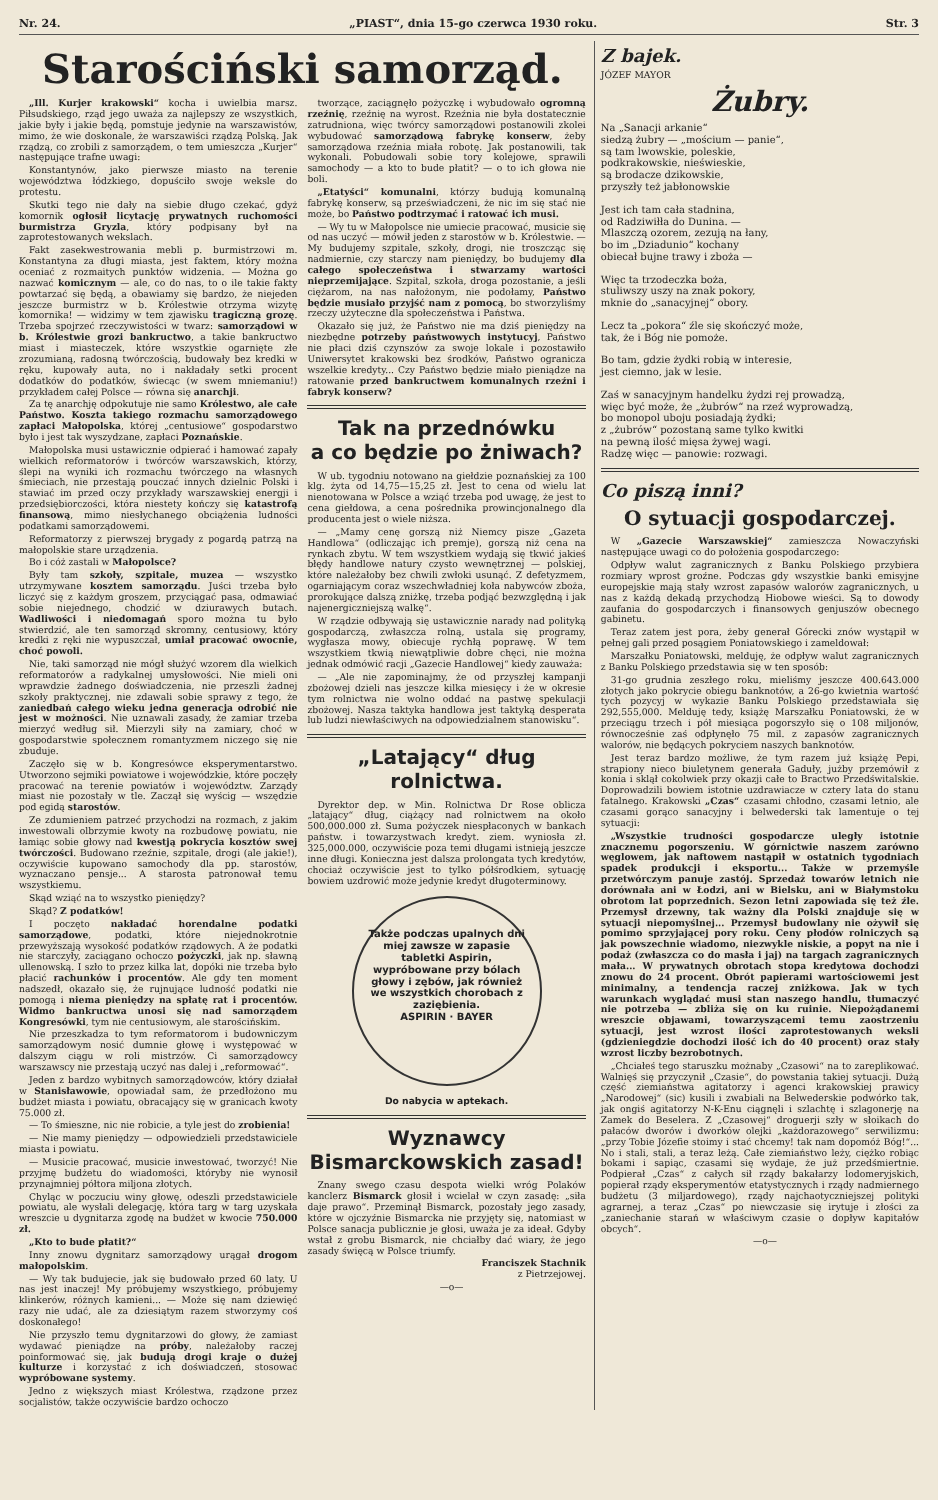Nr. 24. „PIAST“, dnia 15-go czerwca 1930 roku. Str. 3
Starościński samorząd.
„Ill. Kurjer krakowski“ kocha i uwielbia marsz. Piłsudskiego, rząd jego uważa za najlepszy ze wszystkich, jakie były i jakie będą, pomstuje jedynie na warszawistów, mimo, że wie doskonale, że warszawiści rządzą Polską. Jak rządzą, co zrobili z samorządem, o tem umieszcza „Kurjer“ następujące trafne uwagi:
Konstantynów, jako pierwsze miasto na terenie województwa łódzkiego, dopuściło swoje weksle do protestu.
Skutki tego nie dały na siebie długo czekać, gdyż komornik ogłosił licytację prywatnych ruchomości burmistrza Gryzla, który podpisany był na zaprotestowanych wekslach.
Fakt zasekwestrowania mebli p. burmistrzowi m. Konstantyna za długi miasta, jest faktem, który można oceniać z rozmaitych punktów widzenia. — Można go nazwać komicznym — ale, co do nas, to o ile takie fakty powtarzać się będą, a obawiamy się bardzo, że niejeden jeszcze burmistrz w b. Królestwie otrzyma wizytę komornika! — widzimy w tem zjawisku tragiczną grozę. Trzeba spojrzeć rzeczywistości w twarz: samorządowi w b. Królestwie grozi bankructwo, a takie bankructwo miast i miasteczek, które wszystkie ogarnięte złe zrozumianą, radosną twórczością, budowały bez kredki w ręku, kupowały auta, no i nakładały setki procent dodatków do podatków, świecąc (w swem mniemaniu!) przykładem całej Polsce — równa się anarchji.
Za tę anarchję odpokutuje nie samo Królestwo, ale całe Państwo. Koszta takiego rozmachu samorządowego zapłaci Małopolska, której „centusiowe“ gospodarstwo było i jest tak wyszydzane, zapłaci Poznańskie.
Małopolska musi ustawicznie odpierać i hamować zapały wielkich reformatorów i twórców warszawskich, którzy, ślepi na wyniki ich rozmachu twórczego na własnych śmieciach, nie przestają pouczać innych dzielnic Polski i stawiać im przed oczy przykłady warszawskiej energji i przedsiębiorczości, która niestety kończy się katastrofą finansową, mimo niesłychanego obciążenia ludności podatkami samorządowemi.
Reformatorzy z pierwszej brygady z pogardą patrzą na małopolskie stare urządzenia.
Bo i cóż zastali w Małopolsce?
Były tam szkoły, szpitale, muzea — wszystko utrzymywane kosztem samorządu. Juści trzeba było liczyć się z każdym groszem, przyciągać pasa, odmawiać sobie niejednego, chodzić w dziurawych butach. Wadliwości i niedomagań sporo można tu było stwierdzić, ale ten samorząd skromny, centusiowy, który kredki z ręki nie wypuszczał, umiał pracować owocnie, choć powoli.
Nie, taki samorząd nie mógł służyć wzorem dla wielkich reformatorów a radykalnej umysłowości. Nie mieli oni wprawdzie żadnego doświadczenia, nie przeszli żadnej szkoły praktycznej, nie zdawali sobie sprawy z tego, że zaniedbań całego wieku jedna generacja odrobić nie jest w możności. Nie uznawali zasady, że zamiar trzeba mierzyć według sił. Mierzyli siły na zamiary, choć w gospodarstwie społecznem romantyzmem niczego się nie zbuduje.
Zaczęło się w b. Kongresówce eksperymentarstwo. Utworzono sejmiki powiatowe i wojewódzkie, które poczęły pracować na terenie powiatów i województw. Zarządy miast nie pozostały w tle. Zaczął się wyścig — wszędzie pod egidą starostów.
Ze zdumieniem patrzeć przychodzi na rozmach, z jakim inwestowali olbrzymie kwoty na rozbudowę powiatu, nie łamiąc sobie głowy nad kwestją pokrycia kosztów swej twórczości. Budowano rzeźnie, szpitale, drogi (ale jakie!), oczywiście kupowano samochody dla pp. starostów, wyznaczano pensje... A starosta patronował temu wszystkiemu.
Skąd wziąć na to wszystko pieniędzy?
Skąd? Z podatków!
I poczęto nakładać horendalne podatki samorządowe, podatki, które niejednokrotnie przewyższają wysokość podatków rządowych. A że podatki nie starczyły, zaciągano ochoczo pożyczki, jak np. sławną ullenowską. I szło to przez kilka lat, dopóki nie trzeba było płacić rachunków i procentów. Ale gdy ten moment nadszedł, okazało się, że rujnujące ludność podatki nie pomogą i niema pieniędzy na spłatę rat i procentów. Widmo bankructwa unosi się nad samorządem Kongresówki, tym nie centusiowym, ale starościńskim.
Nie przeszkadza to tym reformatorom i budowniczym samorządowym nosić dumnie głowę i występować w dalszym ciągu w roli mistrzów. Ci samorządowcy warszawscy nie przestają uczyć nas dalej i „reformować“.
Jeden z bardzo wybitnych samorządowców, który działał w Stanisławowie, opowiadał sam, że przedłożono mu budżet miasta i powiatu, obracający się w granicach kwoty 75.000 zł.
— To śmieszne, nic nie robicie, a tyle jest do zrobienia!
— Nie mamy pieniędzy — odpowiedzieli przedstawiciele miasta i powiatu.
— Musicie pracować, musicie inwestować, tworzyć! Nie przyjmę budżetu do wiadomości, któryby nie wynosił przynajmniej półtora miljona złotych.
Chyląc w poczuciu winy głowę, odeszli przedstawiciele powiatu, ale wysłali delegację, która targ w targ uzyskała wreszcie u dygnitarza zgodę na budżet w kwocie 750.000 zł.
„Kto to bude płatit?“
Inny znowu dygnitarz samorządowy urągał drogom małopolskim.
— Wy tak budujecie, jak się budowało przed 60 laty. U nas jest inaczej! My próbujemy wszystkiego, próbujemy klinkerów, różnych kamieni... — Może się nam dziewięć razy nie udać, ale za dziesiątym razem stworzymy coś doskonałego!
Nie przyszło temu dygnitarzowi do głowy, że zamiast wydawać pieniądze na próby, należałoby raczej poinformować się, jak budują drogi kraje o dużej kulturze i korzystać z ich doświadczeń, stosować wypróbowane systemy.
Jedno z większych miast Królestwa, rządzone przez socjalistów, także oczywiście bardzo ochoczo
tworzące, zaciągnęło pożyczkę i wybudowało ogromną rzeźnię, rzeźnię na wyrost. Rzeźnia nie była dostatecznie zatrudniona, więc twórcy samorządowi postanowili zkolei wybudować samorządową fabrykę konserw, żeby samorządowa rzeźnia miała robotę. Jak postanowili, tak wykonali. Pobudowali sobie tory kolejowe, sprawili samochody — a kto to bude płatit? — o to ich głowa nie boli.
„Etatyści“ komunalni, którzy budują komunalną fabrykę konserw, są przeświadczeni, że nic im się stać nie może, bo Państwo podtrzymać i ratować ich musi.
— Wy tu w Małopolsce nie umiecie pracować, musicie się od nas uczyć — mówił jeden z starostów w b. Królestwie. — My budujemy szpitale, szkoły, drogi, nie troszcząc się nadmiernie, czy starczy nam pieniędzy, bo budujemy dla całego społeczeństwa i stwarzamy wartości nieprzemijające. Szpital, szkoła, droga pozostanie, a jeśli ciężarom, na nas nałożonym, nie podołamy, Państwo będzie musiało przyjść nam z pomocą, bo stworzyliśmy rzeczy użyteczne dla społeczeństwa i Państwa.
Okazało się już, że Państwo nie ma dziś pieniędzy na niezbędne potrzeby państwowych instytucyj, Państwo nie płaci dziś czynszów za swoje lokale i pozostawiło Uniwersytet krakowski bez środków, Państwo ogranicza wszelkie kredyty... Czy Państwo będzie miało pieniądze na ratowanie przed bankructwem komunalnych rzeźni i fabryk konserw?
Tak na przednówku
a co będzie po żniwach?
W ub. tygodniu notowano na giełdzie poznańskiej za 100 klg. żyta od 14,75—15,25 zł. Jest to cena od wielu lat nienotowana w Polsce a wziąć trzeba pod uwagę, że jest to cena giełdowa, a cena pośrednika prowincjonalnego dla producenta jest o wiele niższa.
— „Mamy cenę gorszą niż Niemcy pisze „Gazeta Handlowa“ (odliczając ich premje), gorszą niż cena na rynkach zbytu. W tem wszystkiem wydają się tkwić jakieś błędy handlowe natury czysto wewnętrznej — polskiej, które należałoby bez chwili zwłoki usunąć. Z defetyzmem, ogarniającym coraz wszechwładniej koła nabywców zboża, prorokujące dalszą zniżkę, trzeba podjąć bezwzględną i jak najenergiczniejszą walkę“.
W rządzie odbywają się ustawicznie narady nad polityką gospodarczą, zwłaszcza rolną, ustala się programy, wygłasza mowy, obiecuje rychłą poprawę. W tem wszystkiem tkwią niewątpliwie dobre chęci, nie można jednak odmówić racji „Gazecie Handlowej“ kiedy zauważa:
— „Ale nie zapominajmy, że od przyszłej kampanji zbożowej dzieli nas jeszcze kilka miesięcy i że w okresie tym rolnictwa nie wolno oddać na pastwę spekulacji zbożowej. Nasza taktyka handlowa jest taktyką desperata lub ludzi niewłaściwych na odpowiedzialnem stanowisku“.
„Latający“ dług rolnictwa.
Dyrektor dep. w Min. Rolnictwa Dr Rose oblicza „latający“ dług, ciążący nad rolnictwem na około 500,000.000 zł. Suma pożyczek niespłaconych w bankach państw. i towarzystwach kredyt. ziem. wyniosła zł. 325,000.000, oczywiście poza temi długami istnieją jeszcze inne długi. Konieczna jest dalsza prolongata tych kredytów, chociaż oczywiście jest to tylko półśrodkiem, sytuację bowiem uzdrowić może jedynie kredyt długoterminowy.
Także podczas upalnych dni miej zawsze w zapasie tabletki Aspirin, wypróbowane przy bólach głowy i zębów, jak również we wszystkich chorobach z zaziębienia.
ASPIRIN · BAYER
Do nabycia w aptekach.
Wyznawcy Bismarckowskich zasad!
Znany swego czasu despota wielki wróg Polaków kanclerz Bismarck głosił i wcielał w czyn zasadę: „siła daje prawo“. Przeminął Bismarck, pozostały jego zasady, które w ojczyźnie Bismarcka nie przyjęty się, natomiast w Polsce sanacja publicznie je głosi, uważa je za ideał. Gdyby wstał z grobu Bismarck, nie chciałby dać wiary, że jego zasady święcą w Polsce triumfy.
Franciszek Stachnik
z Pietrzejowej.
—o—
Z bajek.
JÓZEF MAYOR
Żubry.
Na „Sanacji arkanie“
siedzą żubry — „mościum — panie“,
są tam lwowskie, poleskie,
podkrakowskie, nieświeskie,
są brodacze dzikowskie,
przyszły też jabłonowskie
Jest ich tam cała stadnina,
od Radziwiłła do Dunina. —
Mlaszczą ozorem, zezują na łany,
bo im „Dziadunio“ kochany
obiecał bujne trawy i zboża —
Więc ta trzodeczka boża,
stuliwszy uszy na znak pokory,
mknie do „sanacyjnej“ obory.
Lecz ta „pokora“ źle się skończyć może,
tak, że i Bóg nie pomoże.
Bo tam, gdzie żydki robią w interesie,
jest ciemno, jak w lesie.
Zaś w sanacyjnym handelku żydzi rej prowadzą,
więc być może, że „żubrów“ na rzeź wyprowadzą,
bo monopol uboju posiadają żydki;
z „żubrów“ pozostaną same tylko kwitki
na pewną ilość mięsa żywej wagi.
Radzę więc — panowie: rozwagi.
Co piszą inni?
O sytuacji gospodarczej.
W „Gazecie Warszawskiej“ zamieszcza Nowaczyński następujące uwagi co do położenia gospodarczego:
Odpływ walut zagranicznych z Banku Polskiego przybiera rozmiary wprost groźne. Podczas gdy wszystkie banki emisyjne europejskie mają stały wzrost zapasów walorów zagranicznych, u nas z każdą dekadą przychodzą Hiobowe wieści. Są to dowody zaufania do gospodarczych i finansowych genjuszów obecnego gabinetu.
Teraz zatem jest pora, żeby generał Górecki znów wystąpił w pełnej gali przed posągiem Poniatowskiego i zameldował:
Marszałku Poniatowski, melduję, że odpływ walut zagranicznych z Banku Polskiego przedstawia się w ten sposób:
31-go grudnia zeszłego roku, mieliśmy jeszcze 400.643.000 złotych jako pokrycie obiegu banknotów, a 26-go kwietnia wartość tych pozycyj w wykazie Banku Polskiego przedstawiała się 292,555,000. Melduję tedy, książę Marszałku Poniatowski, że w przeciągu trzech i pół miesiąca pogorszyło się o 108 miljonów, równocześnie zaś odpłynęło 75 mil. z zapasów zagranicznych walorów, nie będących pokryciem naszych banknotów.
Jest teraz bardzo możliwe, że tym razem już książę Pepi, strapiony nieco biuletynem generała Gaduły, jużby przemówił z konia i sklął cokolwiek przy okazji całe to Bractwo Przedświtalskie. Doprowadzili bowiem istotnie uzdrawiacze w cztery lata do stanu fatalnego. Krakowski „Czas“ czasami chłodno, czasami letnio, ale czasami gorąco sanacyjny i belwederski tak lamentuje o tej sytuacji:
„Wszystkie trudności gospodarcze uległy istotnie znacznemu pogorszeniu. W górnictwie naszem zarówno węglowem, jak naftowem nastąpił w ostatnich tygodniach spadek produkcji i eksportu... Także w przemyśle przetwórczym panuje zastój. Sprzedaż towarów letnich nie dorównała ani w Łodzi, ani w Bielsku, ani w Białymstoku obrotom lat poprzednich. Sezon letni zapowiada się też źle. Przemysł drzewny, tak ważny dla Polski znajduje się w sytuacji niepomyślnej... Przemysł budowlany nie ożywił się pomimo sprzyjającej pory roku. Ceny płodów rolniczych są jak powszechnie wiadomo, niezwykle niskie, a popyt na nie i podaż (zwłaszcza co do masła i jaj) na targach zagranicznych mała... W prywatnych obrotach stopa kredytowa dochodzi znowu do 24 procent. Obrót papierami wartościowemi jest minimalny, a tendencja raczej zniżkowa. Jak w tych warunkach wyglądać musi stan naszego handlu, tłumaczyć nie potrzeba — zbliża się on ku ruinie. Niepożądanemi wreszcie objawami, towarzyszącemi temu zaostrzeniu sytuacji, jest wzrost ilości zaprotestowanych weksli (gdzieniegdzie dochodzi ilość ich do 40 procent) oraz stały wzrost liczby bezrobotnych.
„Chciałeś tego staruszku możnaby „Czasowi“ na to zareplikować. Walnięś się przyczynił „Czasie“, do powstania takiej sytuacji. Dużą część ziemiaństwa agitatorzy i agenci krakowskiej prawicy „Narodowej“ (sic) kusili i zwabiali na Belwederskie podwórko tak, jak ongiś agitatorzy N-K-Enu ciągnęli i szlachtę i szlagonerję na Zamek do Beselera. Z „Czasowej“ droguerji szły w słoikach do pałaców dworów i dworków olejki „każdorazowego“ serwilizmu: „przy Tobie Józefie stoimy i stać chcemy! tak nam dopomóż Bóg!“... No i stali, stali, a teraz leżą. Całe ziemiaństwo leży, ciężko robiąc bokami i sapiąc, czasami się wydaje, że już przedśmiertnie. Podpierał „Czas“ z całych sił rządy bakałarzy lodomeryjskich, popierał rządy eksperymentów etatystycznych i rządy nadmiernego budżetu (3 miljardowego), rządy najchaotyczniejszej polityki agrarnej, a teraz „Czas“ po niewczasie się irytuje i złości za „zaniechanie starań w właściwym czasie o dopływ kapitałów obcych“.
—o—